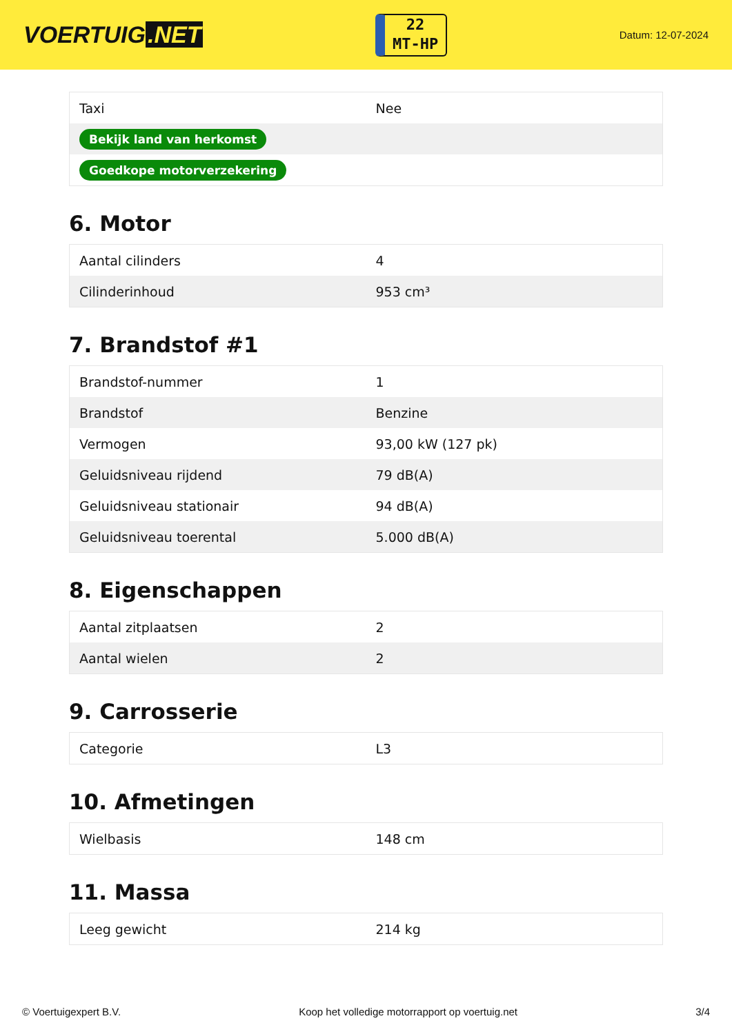VOERTUIG.NET
22
MT-HP
Datum: 12-07-2024
| Taxi | Nee |
| Bekijk land van herkomst | |
| Goedkope motorverzekering | |
6. Motor
| Aantal cilinders | 4 |
| Cilinderinhoud | 953 cm³ |
7. Brandstof #1
| Brandstof-nummer | 1 |
| Brandstof | Benzine |
| Vermogen | 93,00 kW (127 pk) |
| Geluidsniveau rijdend | 79 dB(A) |
| Geluidsniveau stationair | 94 dB(A) |
| Geluidsniveau toerental | 5.000 dB(A) |
8. Eigenschappen
| Aantal zitplaatsen | 2 |
| Aantal wielen | 2 |
9. Carrosserie
| Categorie | L3 |
10. Afmetingen
| Wielbasis | 148 cm |
11. Massa
| Leeg gewicht | 214 kg |
© Voertuigexpert B.V. Koop het volledige motorrapport op voertuig.net 3/4